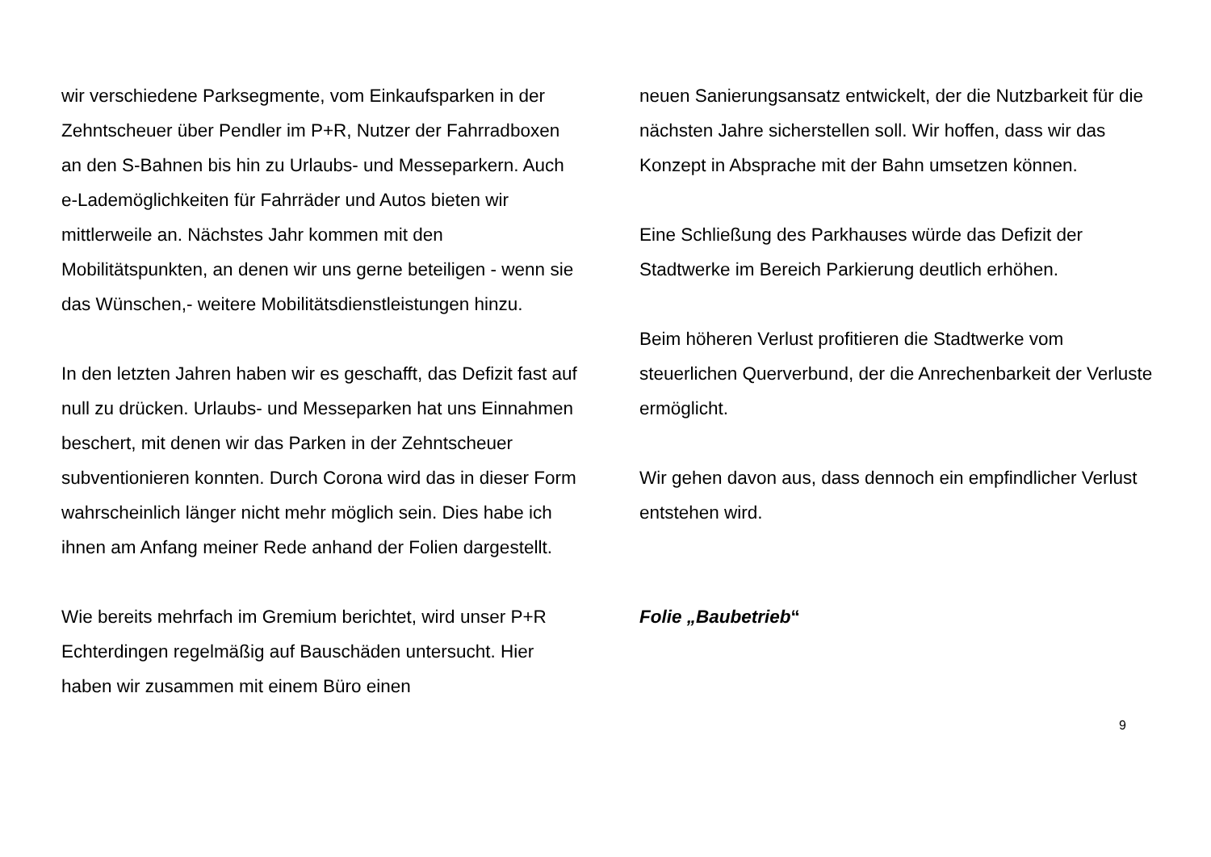wir verschiedene Parksegmente, vom Einkaufsparken in der Zehntscheuer über Pendler im P+R, Nutzer der Fahrradboxen an den S-Bahnen bis hin zu Urlaubs- und Messeparkern. Auch e-Lademöglichkeiten für Fahrräder und Autos bieten wir mittlerweile an. Nächstes Jahr kommen mit den Mobilitätspunkten, an denen wir uns gerne beteiligen - wenn sie das Wünschen,- weitere Mobilitätsdienstleistungen hinzu.
In den letzten Jahren haben wir es geschafft, das Defizit fast auf null zu drücken. Urlaubs- und Messeparken hat uns Einnahmen beschert, mit denen wir das Parken in der Zehntscheuer subventionieren konnten. Durch Corona wird das in dieser Form wahrscheinlich länger nicht mehr möglich sein. Dies habe ich ihnen am Anfang meiner Rede anhand der Folien dargestellt.
Wie bereits mehrfach im Gremium berichtet, wird unser P+R Echterdingen regelmäßig auf Bauschäden untersucht. Hier haben wir zusammen mit einem Büro einen
neuen Sanierungsansatz entwickelt, der die Nutzbarkeit für die nächsten Jahre sicherstellen soll. Wir hoffen, dass wir das Konzept in Absprache mit der Bahn umsetzen können.
Eine Schließung des Parkhauses würde das Defizit der Stadtwerke im Bereich Parkierung deutlich erhöhen.
Beim höheren Verlust profitieren die Stadtwerke vom steuerlichen Querverbund, der die Anrechenbarkeit der Verluste ermöglicht.
Wir gehen davon aus, dass dennoch ein empfindlicher Verlust entstehen wird.
Folie „Baubetrieb“
9